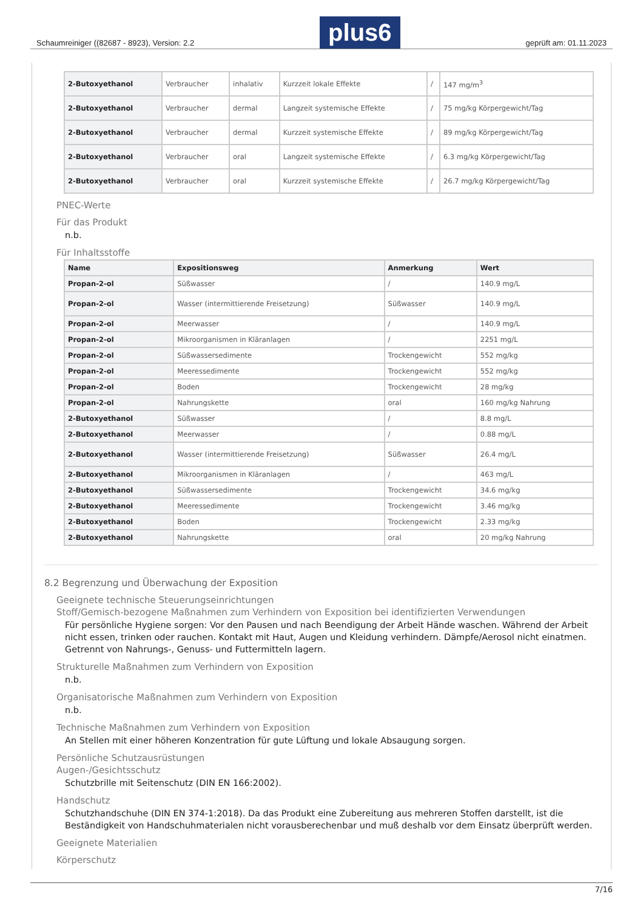Schaumreiniger ((82687 - 8923), Version: 2.2 plus6 geprüft am: 01.11.2023
| 2-Butoxyethanol | Verbraucher | inhalativ | Kurzzeit lokale Effekte | / | 147 mg/m<sup>3</sup> |
| 2-Butoxyethanol | Verbraucher | dermal | Langzeit systemische Effekte | / | 75 mg/kg Körpergewicht/Tag |
| 2-Butoxyethanol | Verbraucher | dermal | Kurzzeit systemische Effekte | / | 89 mg/kg Körpergewicht/Tag |
| 2-Butoxyethanol | Verbraucher | oral | Langzeit systemische Effekte | / | 6.3 mg/kg Körpergewicht/Tag |
| 2-Butoxyethanol | Verbraucher | oral | Kurzzeit systemische Effekte | / | 26.7 mg/kg Körpergewicht/Tag |
PNEC-Werte
Für das Produkt
n.b.
Für Inhaltsstoffe
| Name | Expositionsweg | Anmerkung | Wert |
| --- | --- | --- | --- |
| Propan-2-ol | Süßwasser | / | 140.9 mg/L |
| Propan-2-ol | Wasser (intermittierende Freisetzung) | Süßwasser | 140.9 mg/L |
| Propan-2-ol | Meerwasser | / | 140.9 mg/L |
| Propan-2-ol | Mikroorganismen in Kläranlagen | / | 2251 mg/L |
| Propan-2-ol | Süßwassersedimente | Trockengewicht | 552 mg/kg |
| Propan-2-ol | Meeressedimente | Trockengewicht | 552 mg/kg |
| Propan-2-ol | Boden | Trockengewicht | 28 mg/kg |
| Propan-2-ol | Nahrungskette | oral | 160 mg/kg Nahrung |
| 2-Butoxyethanol | Süßwasser | / | 8.8 mg/L |
| 2-Butoxyethanol | Meerwasser | / | 0.88 mg/L |
| 2-Butoxyethanol | Wasser (intermittierende Freisetzung) | Süßwasser | 26.4 mg/L |
| 2-Butoxyethanol | Mikroorganismen in Kläranlagen | / | 463 mg/L |
| 2-Butoxyethanol | Süßwassersedimente | Trockengewicht | 34.6 mg/kg |
| 2-Butoxyethanol | Meeressedimente | Trockengewicht | 3.46 mg/kg |
| 2-Butoxyethanol | Boden | Trockengewicht | 2.33 mg/kg |
| 2-Butoxyethanol | Nahrungskette | oral | 20 mg/kg Nahrung |
8.2 Begrenzung und Überwachung der Exposition
Geeignete technische Steuerungseinrichtungen
Stoff/Gemisch-bezogene Maßnahmen zum Verhindern von Exposition bei identifizierten Verwendungen
Für persönliche Hygiene sorgen: Vor den Pausen und nach Beendigung der Arbeit Hände waschen. Während der Arbeit nicht essen, trinken oder rauchen. Kontakt mit Haut, Augen und Kleidung verhindern. Dämpfe/Aerosol nicht einatmen. Getrennt von Nahrungs-, Genuss- und Futtermitteln lagern.
Strukturelle Maßnahmen zum Verhindern von Exposition
n.b.
Organisatorische Maßnahmen zum Verhindern von Exposition
n.b.
Technische Maßnahmen zum Verhindern von Exposition
An Stellen mit einer höheren Konzentration für gute Lüftung und lokale Absaugung sorgen.
Persönliche Schutzausrüstungen
Augen-/Gesichtsschutz
Schutzbrille mit Seitenschutz (DIN EN 166:2002).
Handschutz
Schutzhandschuhe (DIN EN 374-1:2018). Da das Produkt eine Zubereitung aus mehreren Stoffen darstellt, ist die Beständigkeit von Handschuhmaterialen nicht vorausberechenbar und muß deshalb vor dem Einsatz überprüft werden.
Geeignete Materialien
Körperschutz
7/16